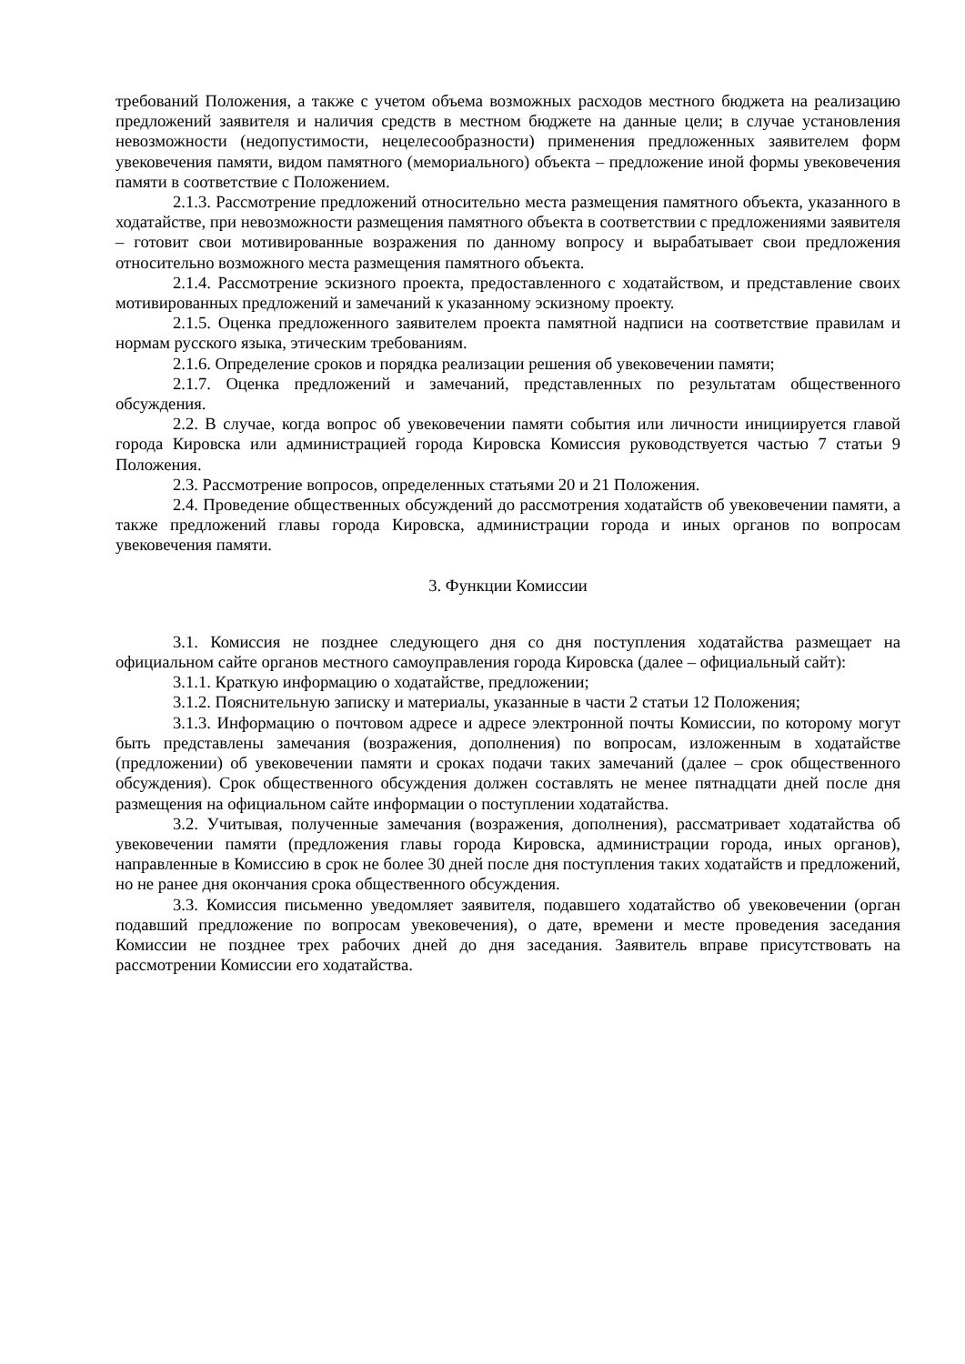требований Положения, а также с учетом объема возможных расходов местного бюджета на реализацию предложений заявителя и наличия средств в местном бюджете на данные цели; в случае установления невозможности (недопустимости, нецелесообразности) применения предложенных заявителем форм увековечения памяти, видом памятного (мемориального) объекта – предложение иной формы увековечения памяти в соответствие с Положением.
2.1.3. Рассмотрение предложений относительно места размещения памятного объекта, указанного в ходатайстве, при невозможности размещения памятного объекта в соответствии с предложениями заявителя – готовит свои мотивированные возражения по данному вопросу и вырабатывает свои предложения относительно возможного места размещения памятного объекта.
2.1.4. Рассмотрение эскизного проекта, предоставленного с ходатайством, и представление своих мотивированных предложений и замечаний к указанному эскизному проекту.
2.1.5. Оценка предложенного заявителем проекта памятной надписи на соответствие правилам и нормам русского языка, этическим требованиям.
2.1.6. Определение сроков и порядка реализации решения об увековечении памяти;
2.1.7. Оценка предложений и замечаний, представленных по результатам общественного обсуждения.
2.2. В случае, когда вопрос об увековечении памяти события или личности инициируется главой города Кировска или администрацией города Кировска Комиссия руководствуется частью 7 статьи 9 Положения.
2.3. Рассмотрение вопросов, определенных статьями 20 и 21 Положения.
2.4. Проведение общественных обсуждений до рассмотрения ходатайств об увековечении памяти, а также предложений главы города Кировска, администрации города и иных органов по вопросам увековечения памяти.
3. Функции Комиссии
3.1. Комиссия не позднее следующего дня со дня поступления ходатайства размещает на официальном сайте органов местного самоуправления города Кировска (далее – официальный сайт):
3.1.1. Краткую информацию о ходатайстве, предложении;
3.1.2. Пояснительную записку и материалы, указанные в части 2 статьи 12 Положения;
3.1.3. Информацию о почтовом адресе и адресе электронной почты Комиссии, по которому могут быть представлены замечания (возражения, дополнения) по вопросам, изложенным в ходатайстве (предложении) об увековечении памяти и сроках подачи таких замечаний (далее – срок общественного обсуждения). Срок общественного обсуждения должен составлять не менее пятнадцати дней после дня размещения на официальном сайте информации о поступлении ходатайства.
3.2. Учитывая, полученные замечания (возражения, дополнения), рассматривает ходатайства об увековечении памяти (предложения главы города Кировска, администрации города, иных органов), направленные в Комиссию в срок не более 30 дней после дня поступления таких ходатайств и предложений, но не ранее дня окончания срока общественного обсуждения.
3.3. Комиссия письменно уведомляет заявителя, подавшего ходатайство об увековечении (орган подавший предложение по вопросам увековечения), о дате, времени и месте проведения заседания Комиссии не позднее трех рабочих дней до дня заседания. Заявитель вправе присутствовать на рассмотрении Комиссии его ходатайства.